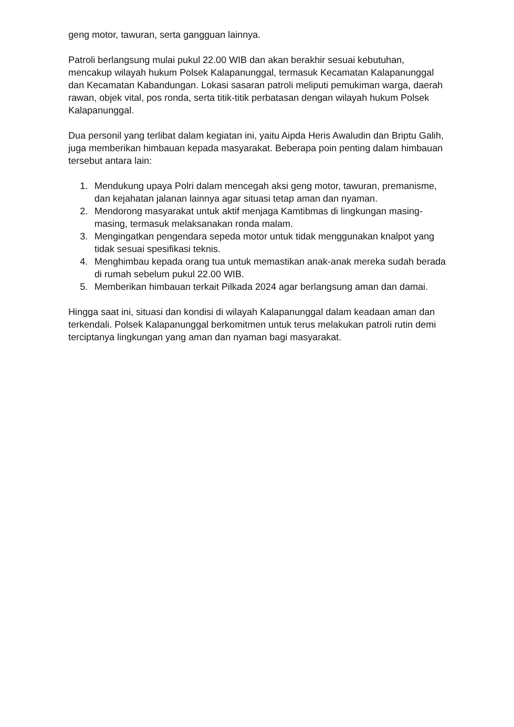geng motor, tawuran, serta gangguan lainnya.
Patroli berlangsung mulai pukul 22.00 WIB dan akan berakhir sesuai kebutuhan, mencakup wilayah hukum Polsek Kalapanunggal, termasuk Kecamatan Kalapanunggal dan Kecamatan Kabandungan. Lokasi sasaran patroli meliputi pemukiman warga, daerah rawan, objek vital, pos ronda, serta titik-titik perbatasan dengan wilayah hukum Polsek Kalapanunggal.
Dua personil yang terlibat dalam kegiatan ini, yaitu Aipda Heris Awaludin dan Briptu Galih, juga memberikan himbauan kepada masyarakat. Beberapa poin penting dalam himbauan tersebut antara lain:
1. Mendukung upaya Polri dalam mencegah aksi geng motor, tawuran, premanisme, dan kejahatan jalanan lainnya agar situasi tetap aman dan nyaman.
2. Mendorong masyarakat untuk aktif menjaga Kamtibmas di lingkungan masing-masing, termasuk melaksanakan ronda malam.
3. Mengingatkan pengendara sepeda motor untuk tidak menggunakan knalpot yang tidak sesuai spesifikasi teknis.
4. Menghimbau kepada orang tua untuk memastikan anak-anak mereka sudah berada di rumah sebelum pukul 22.00 WIB.
5. Memberikan himbauan terkait Pilkada 2024 agar berlangsung aman dan damai.
Hingga saat ini, situasi dan kondisi di wilayah Kalapanunggal dalam keadaan aman dan terkendali. Polsek Kalapanunggal berkomitmen untuk terus melakukan patroli rutin demi terciptanya lingkungan yang aman dan nyaman bagi masyarakat.